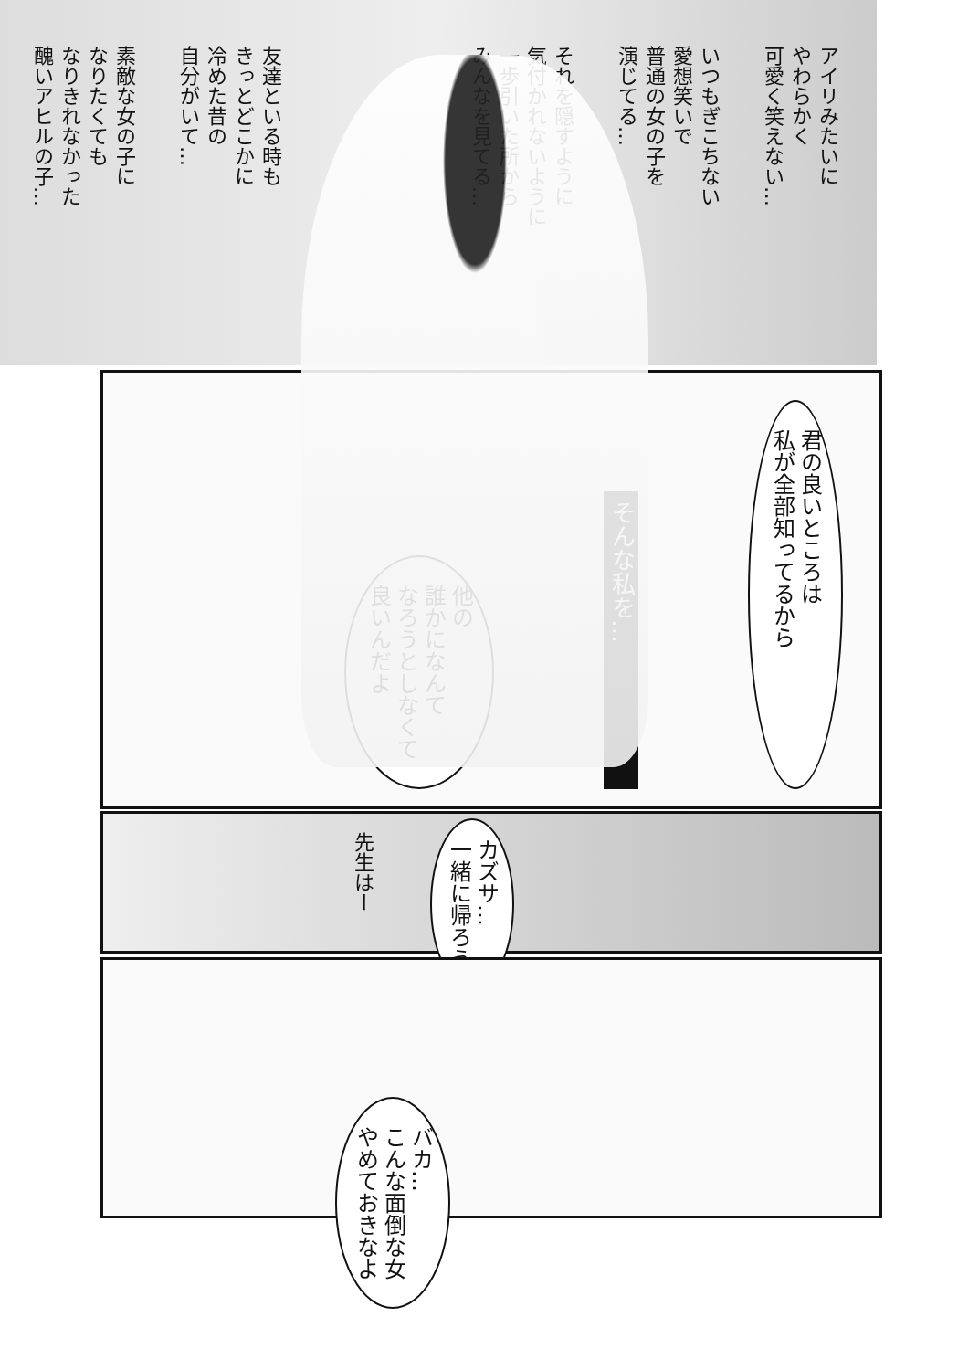アイリみたいに
やわらかく
可愛く笑えない…
いつもぎこちない
愛想笑いで
普通の女の子を
演じてる…
それを隠すように
気付かれないように
一歩引いた所から
みんなを見てる…
友達といる時も
きっとどこかに
冷めた昔の
自分がいて…
素敵な女の子に
なりたくても
なりきれなかった
醜いアヒルの子…
君の良いところは
私が全部知ってるから
そんな私を…
他の
誰かになんて
なろうとしなくて
良いんだよ
カズサ…
一緒に帰ろう
先生はー
バカ…
こんな面倒な女
やめておきなよ